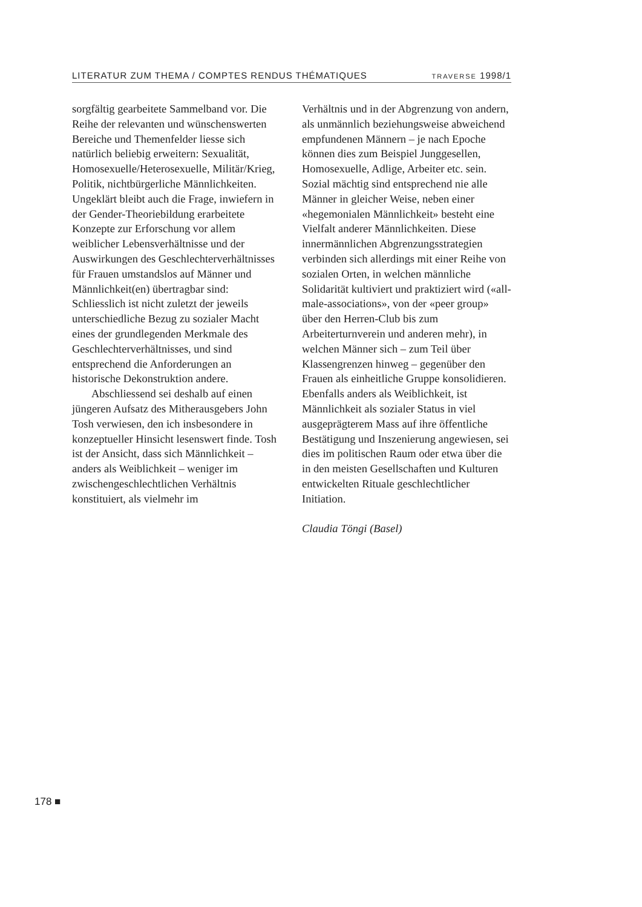LITERATUR ZUM THEMA / COMPTES RENDUS THÉMATIQUES TRAVERSE 1998/1
sorgfältig gearbeitete Sammelband vor. Die Reihe der relevanten und wünschenswerten Bereiche und Themenfelder liesse sich natürlich beliebig erweitern: Sexualität, Homosexuelle/Heterosexuelle, Militär/Krieg, Politik, nichtbürgerliche Männlichkeiten. Ungeklärt bleibt auch die Frage, inwiefern in der Gender-Theoriebildung erarbeitete Konzepte zur Erforschung vor allem weiblicher Lebensverhältnisse und der Auswirkungen des Geschlechterverhältnisses für Frauen umstandslos auf Männer und Männlichkeit(en) übertragbar sind: Schliesslich ist nicht zuletzt der jeweils unterschiedliche Bezug zu sozialer Macht eines der grundlegenden Merkmale des Geschlechterverhältnisses, und sind entsprechend die Anforderungen an historische Dekonstruktion andere.
Abschliessend sei deshalb auf einen jüngeren Aufsatz des Mitherausgebers John Tosh verwiesen, den ich insbesondere in konzeptueller Hinsicht lesenswert finde. Tosh ist der Ansicht, dass sich Männlichkeit – anders als Weiblichkeit – weniger im zwischengeschlechtlichen Verhältnis konstituiert, als vielmehr im
Verhältnis und in der Abgrenzung von andern, als unmännlich beziehungsweise abweichend empfundenen Männern – je nach Epoche können dies zum Beispiel Junggesellen, Homosexuelle, Adlige, Arbeiter etc. sein. Sozial mächtig sind entsprechend nie alle Männer in gleicher Weise, neben einer «hegemonialen Männlichkeit» besteht eine Vielfalt anderer Männlichkeiten. Diese innermännlichen Abgrenzungsstrategien verbinden sich allerdings mit einer Reihe von sozialen Orten, in welchen männliche Solidarität kultiviert und praktiziert wird («all-male-associations», von der «peer group» über den Herren-Club bis zum Arbeiterturnverein und anderen mehr), in welchen Männer sich – zum Teil über Klassengrenzen hinweg – gegenüber den Frauen als einheitliche Gruppe konsolidieren. Ebenfalls anders als Weiblichkeit, ist Männlichkeit als sozialer Status in viel ausgeprägterem Mass auf ihre öffentliche Bestätigung und Inszenierung angewiesen, sei dies im politischen Raum oder etwa über die in den meisten Gesellschaften und Kulturen entwickelten Rituale geschlechtlicher Initiation.
Claudia Töngi (Basel)
178 ■